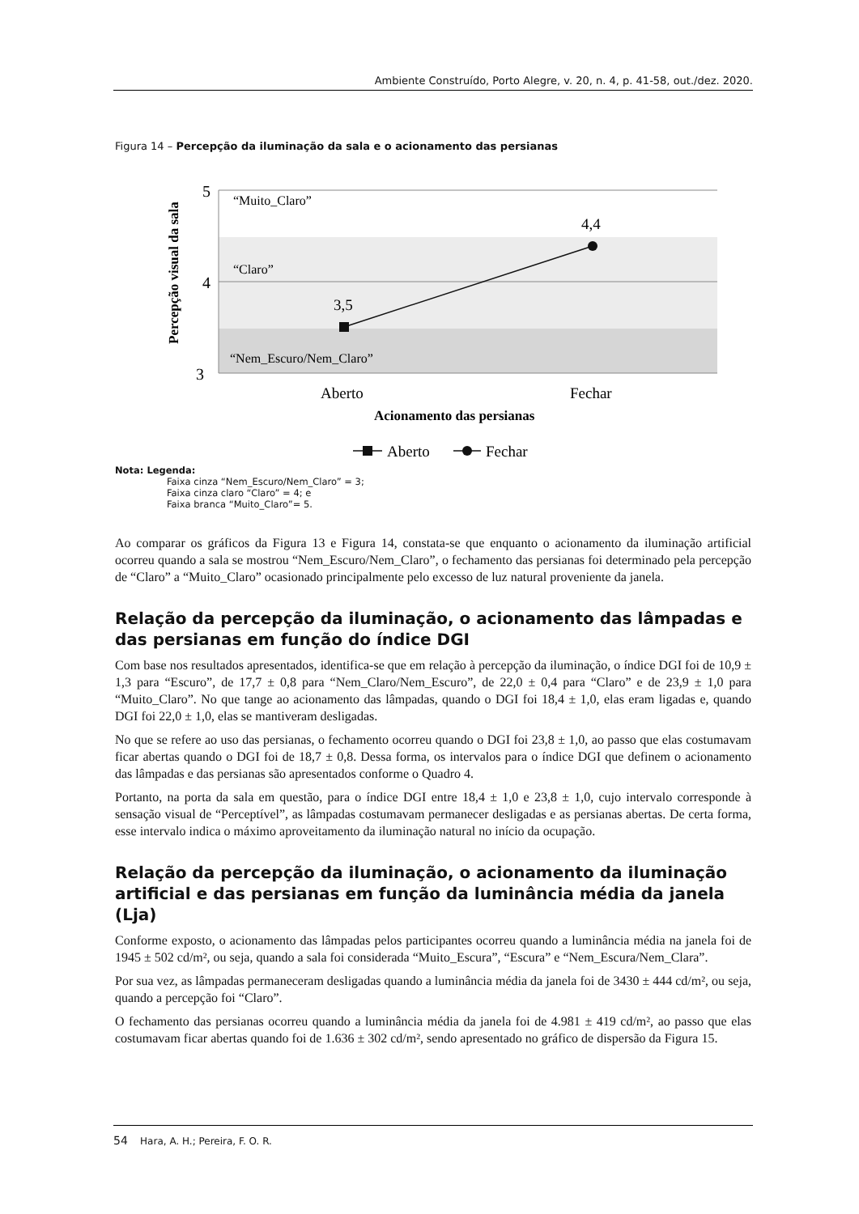Ambiente Construído, Porto Alegre, v. 20, n. 4, p. 41-58, out./dez. 2020.
Figura 14 – Percepção da iluminação da sala e o acionamento das persianas
5
4
3
Percepção visual da sala
“Muito_Claro”
“Claro”
“Nem_Escuro/Nem_Claro”
3,5
4,4
Aberto
Fechar
Acionamento das persianas
Aberto
Fechar
Nota: Legenda:
Faixa cinza “Nem_Escuro/Nem_Claro” = 3;
Faixa cinza claro “Claro” = 4; e
Faixa branca “Muito_Claro”= 5.
Ao comparar os gráficos da Figura 13 e Figura 14, constata-se que enquanto o acionamento da iluminação artificial ocorreu quando a sala se mostrou “Nem_Escuro/Nem_Claro”, o fechamento das persianas foi determinado pela percepção de “Claro” a “Muito_Claro” ocasionado principalmente pelo excesso de luz natural proveniente da janela.
Relação da percepção da iluminação, o acionamento das lâmpadas e das persianas em função do índice DGI
Com base nos resultados apresentados, identifica-se que em relação à percepção da iluminação, o índice DGI foi de 10,9 ± 1,3 para “Escuro”, de 17,7 ± 0,8 para “Nem_Claro/Nem_Escuro”, de 22,0 ± 0,4 para “Claro” e de 23,9 ± 1,0 para “Muito_Claro”. No que tange ao acionamento das lâmpadas, quando o DGI foi 18,4 ± 1,0, elas eram ligadas e, quando DGI foi 22,0 ± 1,0, elas se mantiveram desligadas.
No que se refere ao uso das persianas, o fechamento ocorreu quando o DGI foi 23,8 ± 1,0, ao passo que elas costumavam ficar abertas quando o DGI foi de 18,7 ± 0,8. Dessa forma, os intervalos para o índice DGI que definem o acionamento das lâmpadas e das persianas são apresentados conforme o Quadro 4.
Portanto, na porta da sala em questão, para o índice DGI entre 18,4 ± 1,0 e 23,8 ± 1,0, cujo intervalo corresponde à sensação visual de “Perceptível”, as lâmpadas costumavam permanecer desligadas e as persianas abertas. De certa forma, esse intervalo indica o máximo aproveitamento da iluminação natural no início da ocupação.
Relação da percepção da iluminação, o acionamento da iluminação artificial e das persianas em função da luminância média da janela (Lja)
Conforme exposto, o acionamento das lâmpadas pelos participantes ocorreu quando a luminância média na janela foi de 1945 ± 502 cd/m², ou seja, quando a sala foi considerada “Muito_Escura”, “Escura” e “Nem_Escura/Nem_Clara”.
Por sua vez, as lâmpadas permaneceram desligadas quando a luminância média da janela foi de 3430 ± 444 cd/m², ou seja, quando a percepção foi “Claro”.
O fechamento das persianas ocorreu quando a luminância média da janela foi de 4.981 ± 419 cd/m², ao passo que elas costumavam ficar abertas quando foi de 1.636 ± 302 cd/m², sendo apresentado no gráfico de dispersão da Figura 15.
54 Hara, A. H.; Pereira, F. O. R.